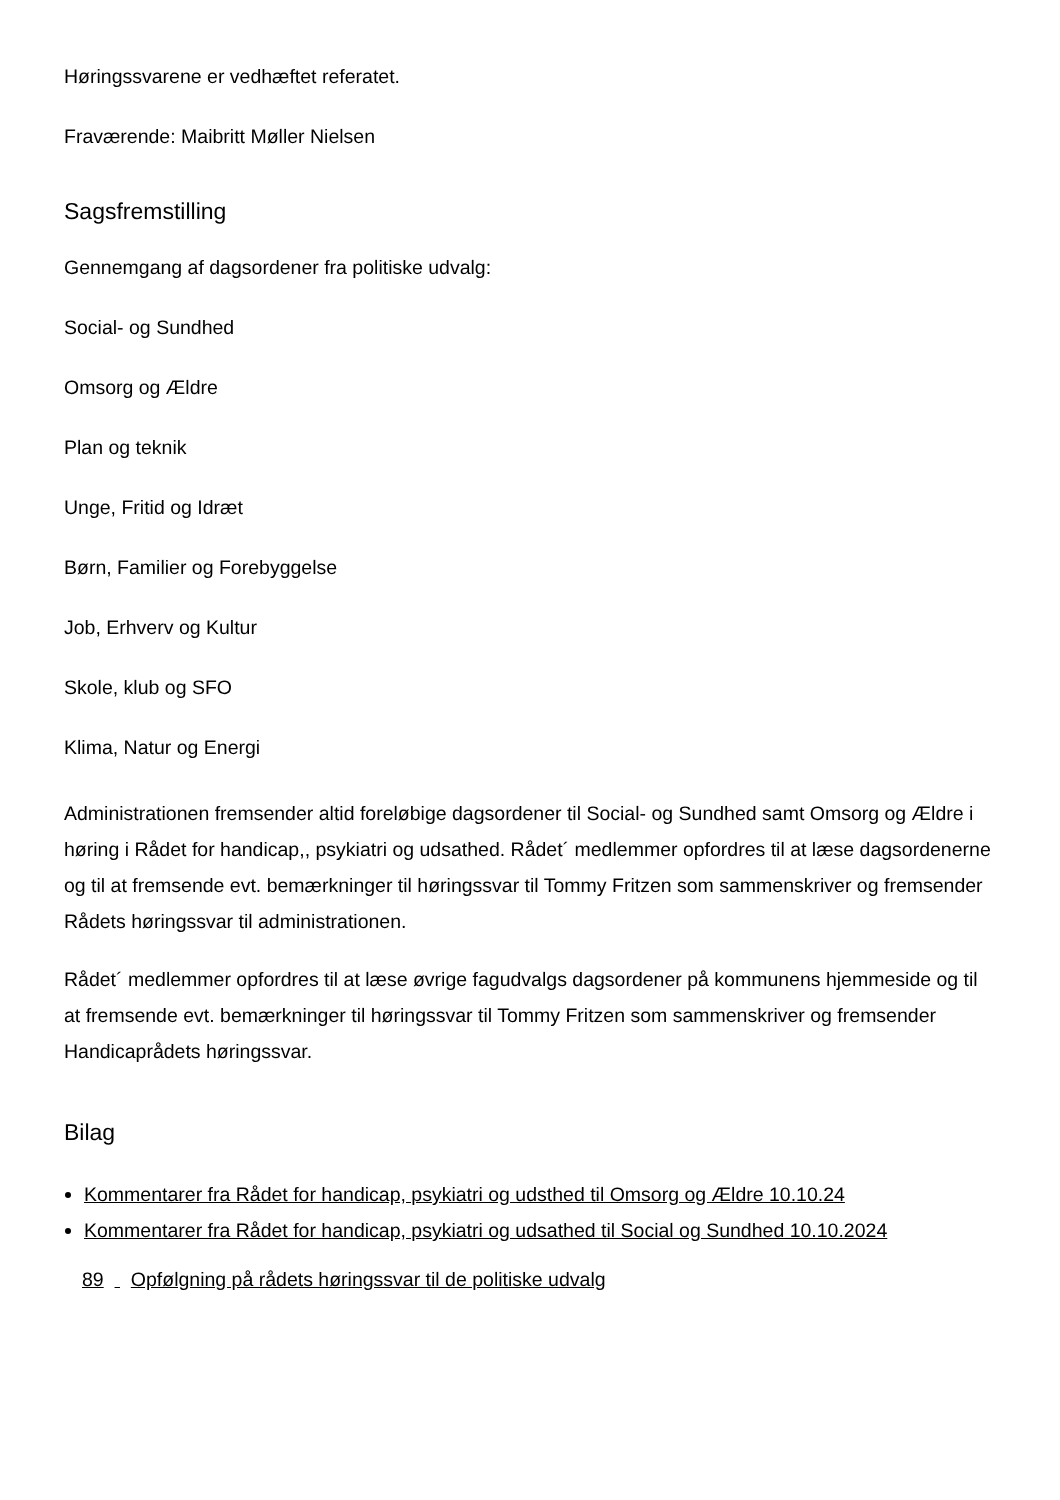Høringssvarene er vedhæftet referatet.
Fraværende: Maibritt Møller Nielsen
Sagsfremstilling
Gennemgang af dagsordener fra politiske udvalg:
Social- og Sundhed
Omsorg og Ældre
Plan og teknik
Unge, Fritid og Idræt
Børn, Familier og Forebyggelse
Job, Erhverv og Kultur
Skole, klub og SFO
Klima, Natur og Energi
Administrationen fremsender altid foreløbige dagsordener til Social- og Sundhed samt Omsorg og Ældre i høring i Rådet for handicap,, psykiatri og udsathed. Rådet´ medlemmer opfordres til at læse dagsordenerne og til at fremsende evt. bemærkninger til høringssvar til Tommy Fritzen som sammenskriver og fremsender Rådets høringssvar til administrationen.
Rådet´ medlemmer opfordres til at læse øvrige fagudvalgs dagsordener på kommunens hjemmeside og til at fremsende evt. bemærkninger til høringssvar til Tommy Fritzen som sammenskriver og fremsender Handicaprådets høringssvar.
Bilag
Kommentarer fra Rådet for handicap, psykiatri og udsthed til Omsorg og Ældre 10.10.24
Kommentarer fra Rådet for handicap, psykiatri og udsathed til Social og Sundhed 10.10.2024
89 Opfølgning på rådets høringssvar til de politiske udvalg